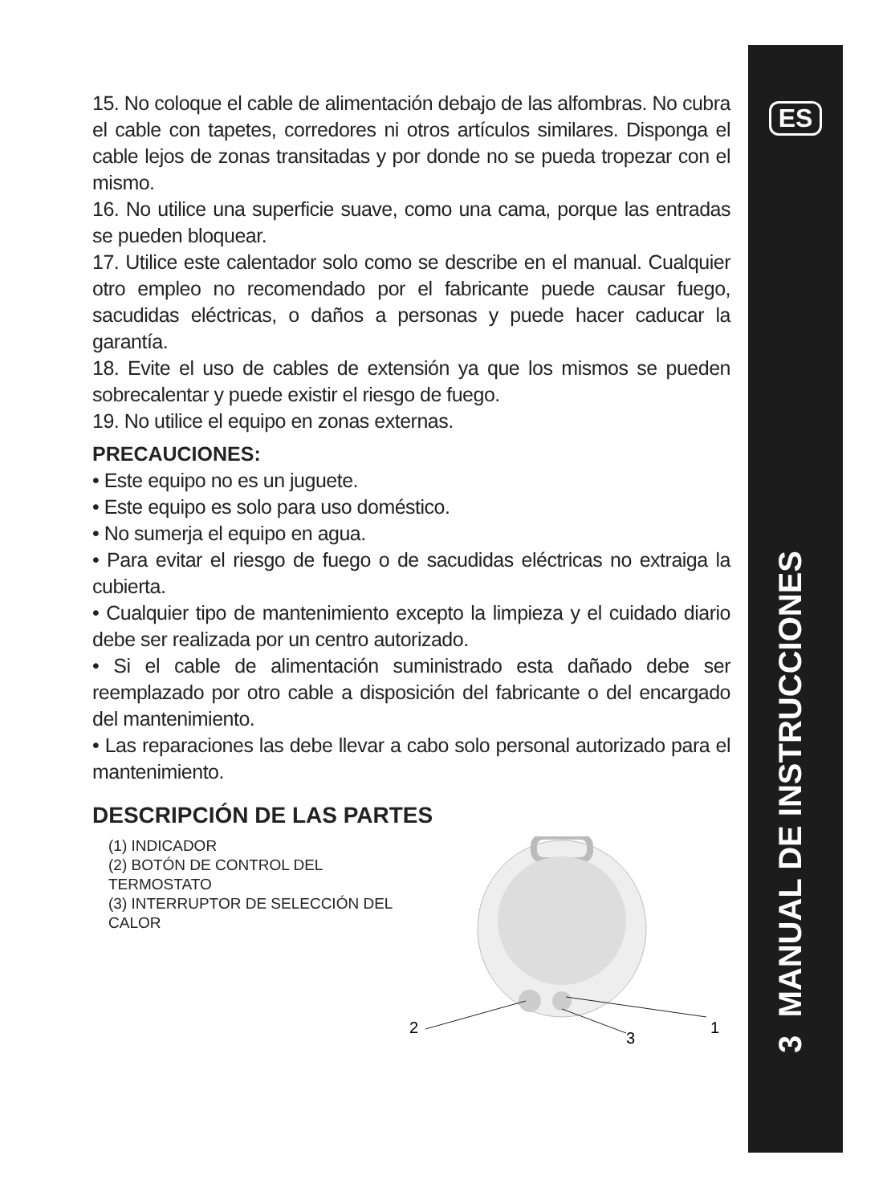15. No coloque el cable de alimentación debajo de las alfombras. No cubra el cable con tapetes, corredores ni otros artículos similares. Disponga el cable lejos de zonas transitadas y por donde no se pueda tropezar con el mismo.
16. No utilice una superficie suave, como una cama, porque las entradas se pueden bloquear.
17. Utilice este calentador solo como se describe en el manual. Cualquier otro empleo no recomendado por el fabricante puede causar fuego, sacudidas eléctricas, o daños a personas y puede hacer caducar la garantía.
18. Evite el uso de cables de extensión ya que los mismos se pueden sobrecalentar y puede existir el riesgo de fuego.
19. No utilice el equipo en zonas externas.
PRECAUCIONES:
• Este equipo no es un juguete.
• Este equipo es solo para uso doméstico.
• No sumerja el equipo en agua.
• Para evitar el riesgo de fuego o de sacudidas eléctricas no extraiga la cubierta.
• Cualquier tipo de mantenimiento excepto la limpieza y el cuidado diario debe ser realizada por un centro autorizado.
• Si el cable de alimentación suministrado esta dañado debe ser reemplazado por otro cable a disposición del fabricante o del encargado del mantenimiento.
• Las reparaciones las debe llevar a cabo solo personal autorizado para el mantenimiento.
DESCRIPCIÓN DE LAS PARTES
(1) INDICADOR
(2) BOTÓN DE CONTROL DEL TERMOSTATO
(3) INTERRUPTOR DE SELECCIÓN DEL CALOR
2
1
3
ES
3 MANUAL DE INSTRUCCIONES